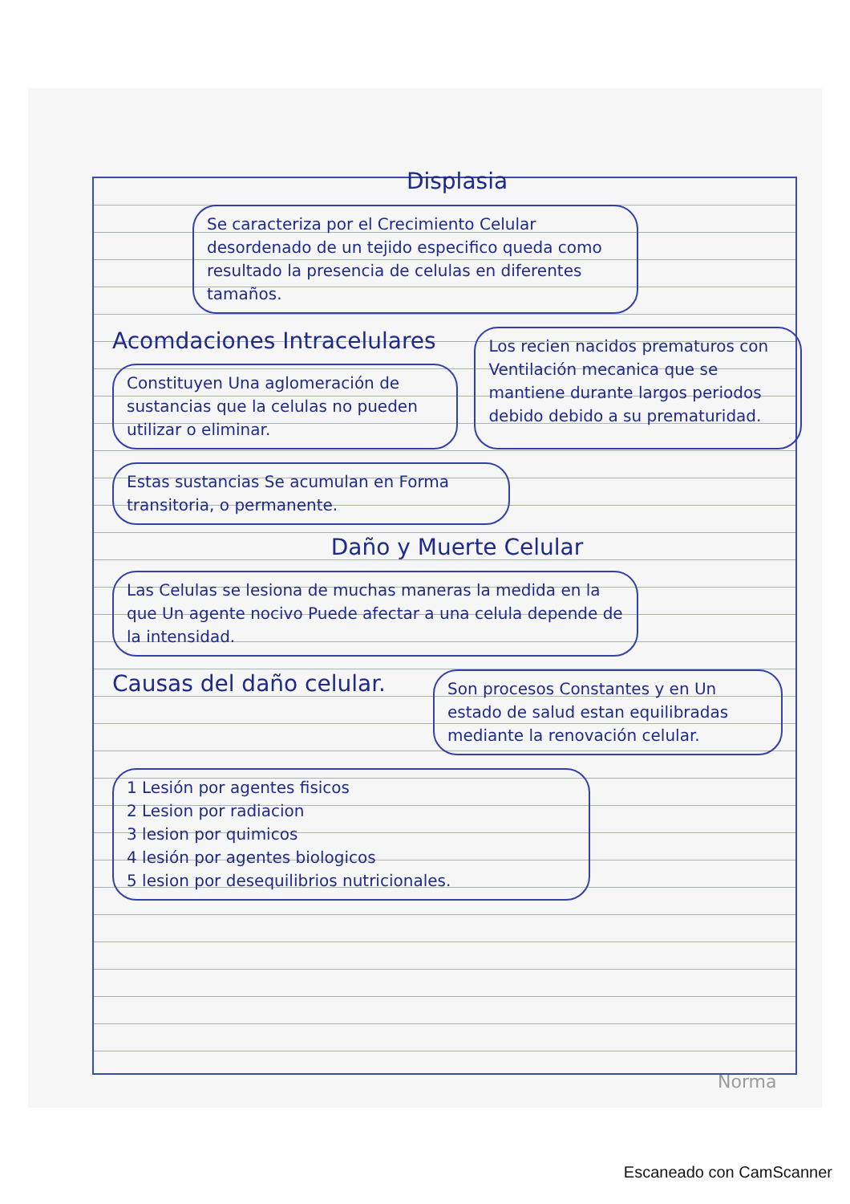Displasia
Se caracteriza por el Crecimiento Celular desordenado de un tejido especifico queda como resultado la presencia de celulas en diferentes tamaños.
Acomdaciones Intracelulares
Constituyen Una aglomeración de sustancias que la celulas no pueden utilizar o eliminar.
Los recien nacidos prematuros con Ventilación mecanica que se mantiene durante largos periodos debido debido a su prematuridad.
Estas sustancias Se acumulan en Forma transitoria, o permanente.
Daño y Muerte Celular
Las Celulas se lesiona de muchas maneras la medida en la que Un agente nocivo Puede afectar a una celula depende de la intensidad.
Causas del daño celular.
Son procesos Constantes y en Un estado de salud estan equilibradas mediante la renovación celular.
1 Lesión por agentes fisicos
2 Lesion por radiacion
3 lesion por quimicos
4 lesión por agentes biologicos
5 lesion por desequilibrios nutricionales.
Norma
Escaneado con CamScanner